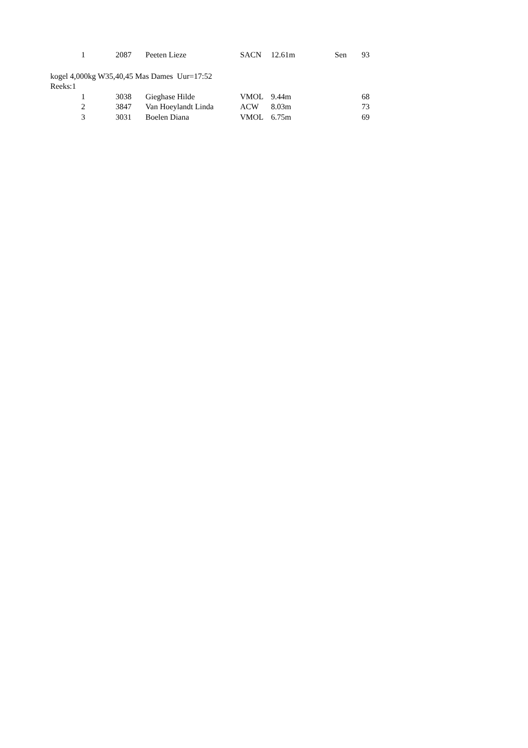| 1 | 2087 | Peeten Lieze | SACN | 12.61m | Sen | 93 |
kogel 4,000kg W35,40,45 Mas Dames Uur=17:52
Reeks:1
| 1 | 3038 | Gieghase Hilde | VMOL | 9.44m | | 68 |
| 2 | 3847 | Van Hoeylandt Linda | ACW | 8.03m | | 73 |
| 3 | 3031 | Boelen Diana | VMOL | 6.75m | | 69 |